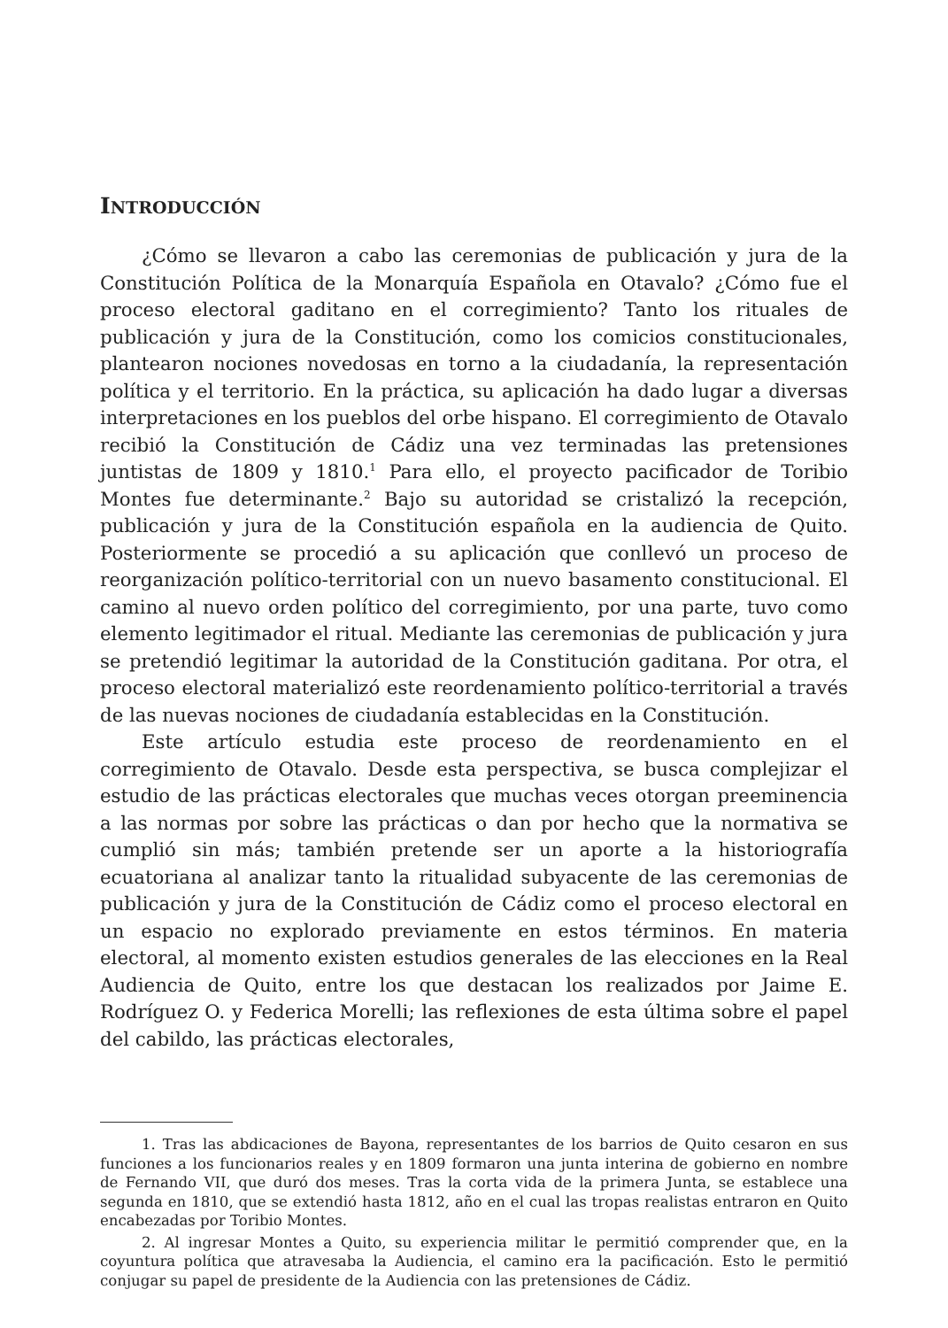INTRODUCCIÓN
¿Cómo se llevaron a cabo las ceremonias de publicación y jura de la Constitución Política de la Monarquía Española en Otavalo? ¿Cómo fue el proceso electoral gaditano en el corregimiento? Tanto los rituales de publicación y jura de la Constitución, como los comicios constitucionales, plantearon nociones novedosas en torno a la ciudadanía, la representación política y el territorio. En la práctica, su aplicación ha dado lugar a diversas interpretaciones en los pueblos del orbe hispano. El corregimiento de Otavalo recibió la Constitución de Cádiz una vez terminadas las pretensiones juntistas de 1809 y 1810.<sup>1</sup> Para ello, el proyecto pacificador de Toribio Montes fue determinante.<sup>2</sup> Bajo su autoridad se cristalizó la recepción, publicación y jura de la Constitución española en la audiencia de Quito. Posteriormente se procedió a su aplicación que conllevó un proceso de reorganización político-territorial con un nuevo basamento constitucional. El camino al nuevo orden político del corregimiento, por una parte, tuvo como elemento legitimador el ritual. Mediante las ceremonias de publicación y jura se pretendió legitimar la autoridad de la Constitución gaditana. Por otra, el proceso electoral materializó este reordenamiento político-territorial a través de las nuevas nociones de ciudadanía establecidas en la Constitución.
Este artículo estudia este proceso de reordenamiento en el corregimiento de Otavalo. Desde esta perspectiva, se busca complejizar el estudio de las prácticas electorales que muchas veces otorgan preeminencia a las normas por sobre las prácticas o dan por hecho que la normativa se cumplió sin más; también pretende ser un aporte a la historiografía ecuatoriana al analizar tanto la ritualidad subyacente de las ceremonias de publicación y jura de la Constitución de Cádiz como el proceso electoral en un espacio no explorado previamente en estos términos. En materia electoral, al momento existen estudios generales de las elecciones en la Real Audiencia de Quito, entre los que destacan los realizados por Jaime E. Rodríguez O. y Federica Morelli; las reflexiones de esta última sobre el papel del cabildo, las prácticas electorales,
1. Tras las abdicaciones de Bayona, representantes de los barrios de Quito cesaron en sus funciones a los funcionarios reales y en 1809 formaron una junta interina de gobierno en nombre de Fernando VII, que duró dos meses. Tras la corta vida de la primera Junta, se establece una segunda en 1810, que se extendió hasta 1812, año en el cual las tropas realistas entraron en Quito encabezadas por Toribio Montes.
2. Al ingresar Montes a Quito, su experiencia militar le permitió comprender que, en la coyuntura política que atravesaba la Audiencia, el camino era la pacificación. Esto le permitió conjugar su papel de presidente de la Audiencia con las pretensiones de Cádiz.